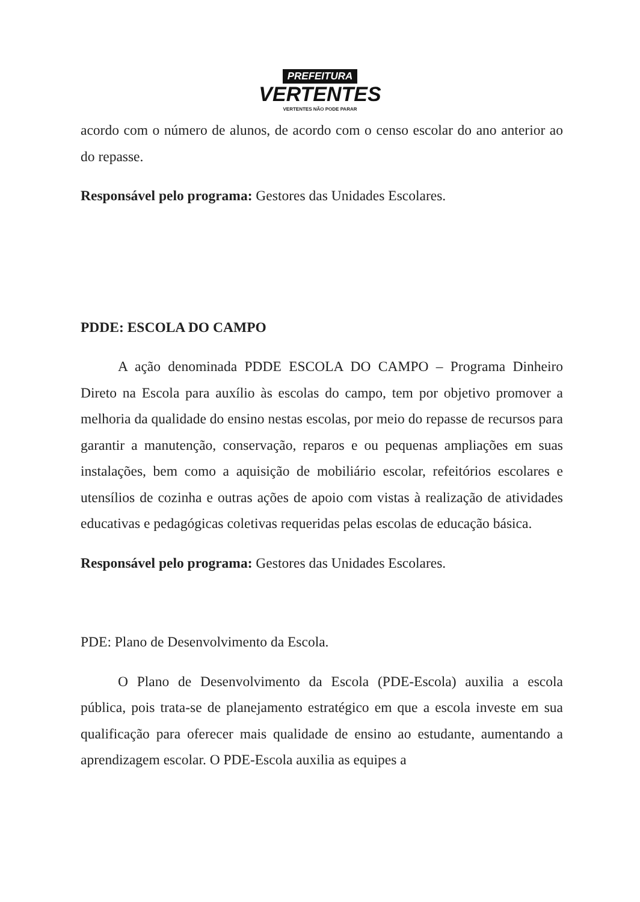PREFEITURA
VERTENTES
VERTENTES NÃO PODE PARAR
acordo com o número de alunos, de acordo com o censo escolar do ano anterior ao do repasse.
Responsável pelo programa: Gestores das Unidades Escolares.
PDDE: ESCOLA DO CAMPO
A ação denominada PDDE ESCOLA DO CAMPO – Programa Dinheiro Direto na Escola para auxílio às escolas do campo, tem por objetivo promover a melhoria da qualidade do ensino nestas escolas, por meio do repasse de recursos para garantir a manutenção, conservação, reparos e ou pequenas ampliações em suas instalações, bem como a aquisição de mobiliário escolar, refeitórios escolares e utensílios de cozinha e outras ações de apoio com vistas à realização de atividades educativas e pedagógicas coletivas requeridas pelas escolas de educação básica.
Responsável pelo programa: Gestores das Unidades Escolares.
PDE: Plano de Desenvolvimento da Escola.
O Plano de Desenvolvimento da Escola (PDE-Escola) auxilia a escola pública, pois trata-se de planejamento estratégico em que a escola investe em sua qualificação para oferecer mais qualidade de ensino ao estudante, aumentando a aprendizagem escolar. O PDE-Escola auxilia as equipes a